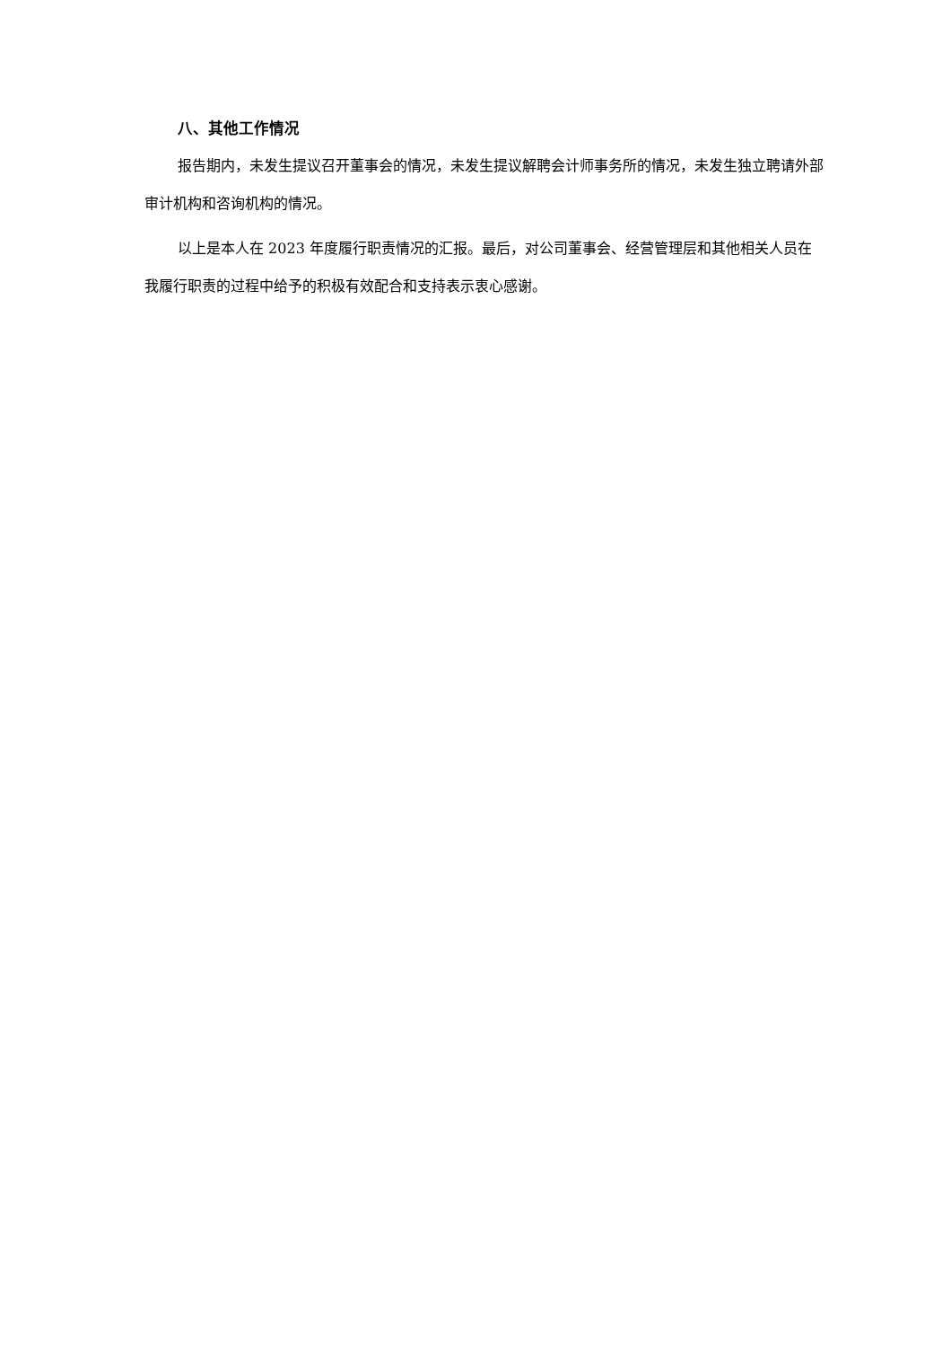八、其他工作情况
报告期内，未发生提议召开董事会的情况，未发生提议解聘会计师事务所的情况，未发生独立聘请外部审计机构和咨询机构的情况。
以上是本人在 2023 年度履行职责情况的汇报。最后，对公司董事会、经营管理层和其他相关人员在我履行职责的过程中给予的积极有效配合和支持表示衷心感谢。